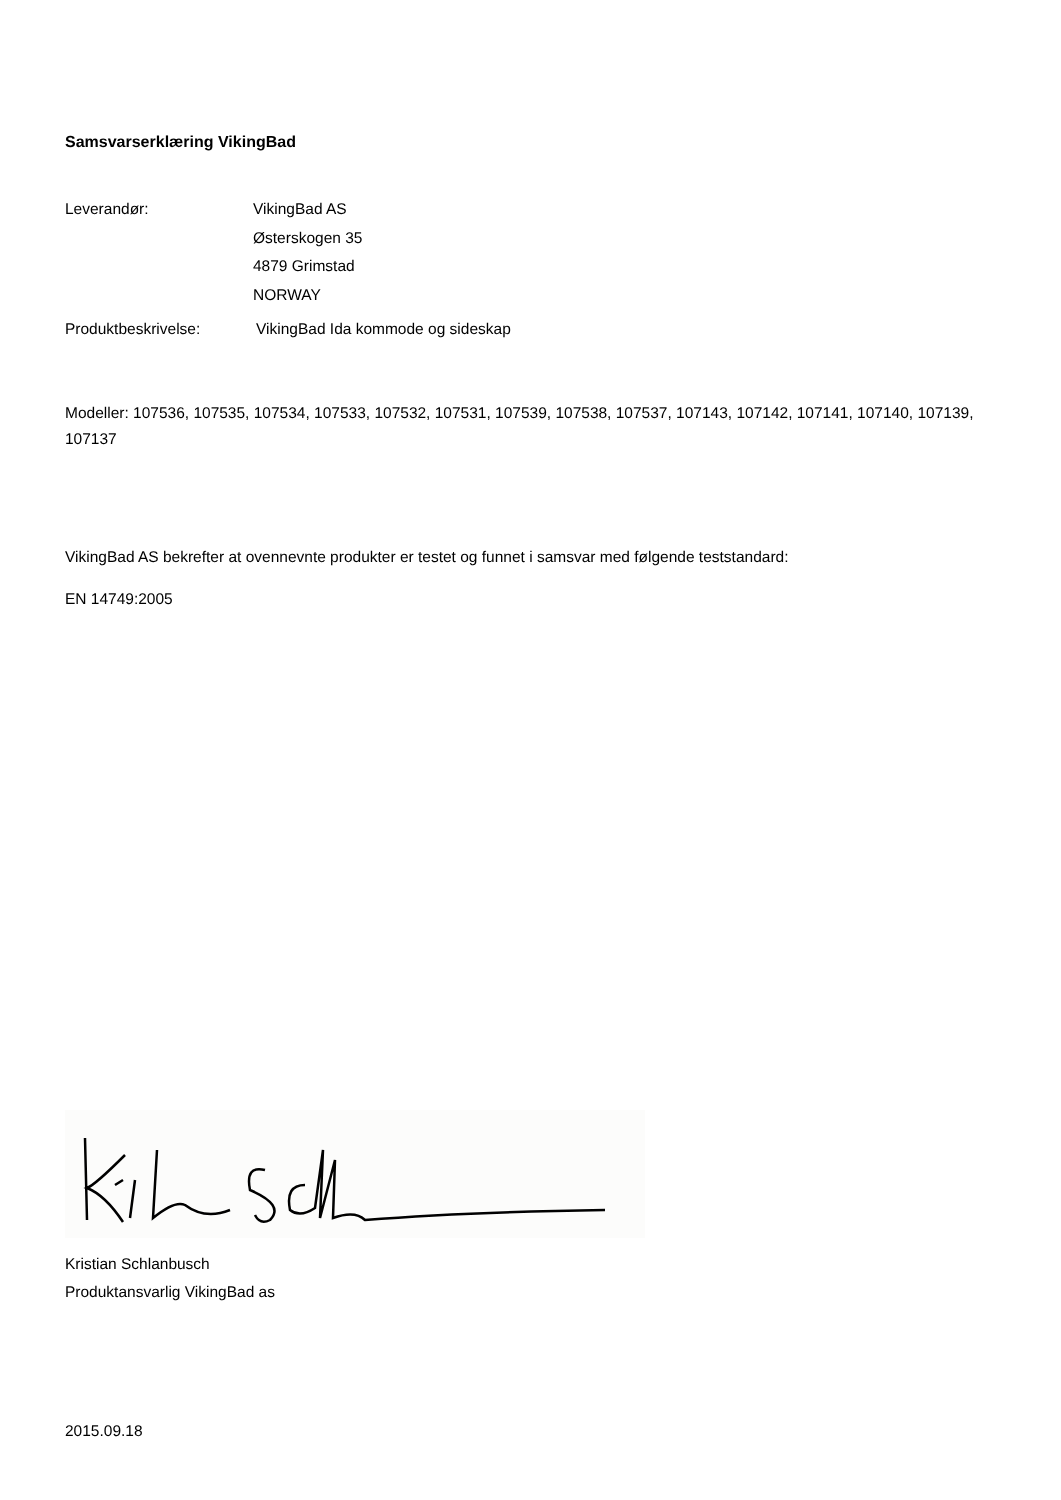Samsvarserklæring VikingBad
Leverandør: VikingBad AS
Østerskogen 35
4879 Grimstad
NORWAY
Produktbeskrivelse: VikingBad Ida kommode og sideskap
Modeller: 107536, 107535, 107534, 107533, 107532, 107531, 107539, 107538, 107537, 107143, 107142, 107141, 107140, 107139, 107137
VikingBad AS bekrefter at ovennevnte produkter er testet og funnet i samsvar med følgende teststandard:
EN 14749:2005
Kristian Schlanbusch
Produktansvarlig VikingBad as
2015.09.18